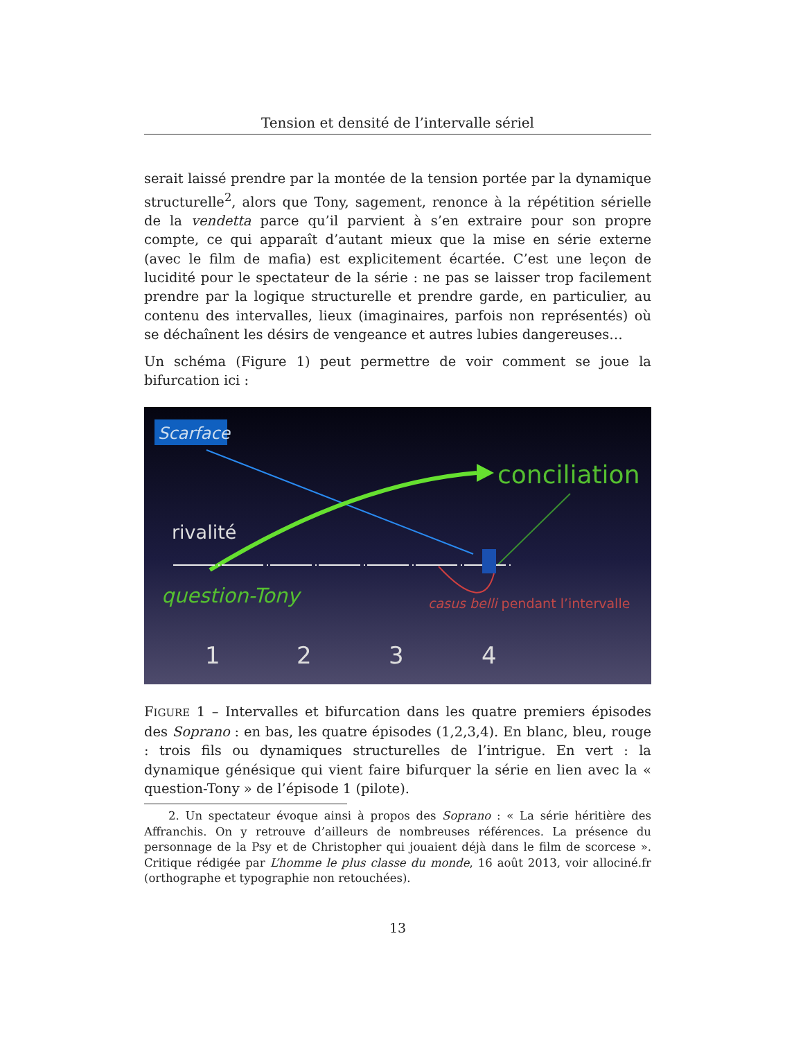Tension et densité de l’intervalle sériel
serait laissé prendre par la montée de la tension portée par la dynamique structurelle<sup>2</sup>, alors que Tony, sagement, renonce à la répétition sérielle de la vendetta parce qu’il parvient à s’en extraire pour son propre compte, ce qui apparaît d’autant mieux que la mise en série externe (avec le film de mafia) est explicitement écartée. C’est une leçon de lucidité pour le spectateur de la série : ne pas se laisser trop facilement prendre par la logique structurelle et prendre garde, en particulier, au contenu des intervalles, lieux (imaginaires, parfois non représentés) où se déchaînent les désirs de vengeance et autres lubies dangereuses…
Un schéma (Figure 1) peut permettre de voir comment se joue la bifurcation ici :
Scarface
conciliation
rivalité
question-Tony
casus belli pendant l’intervalle
1
2
3
4
FIGURE 1 – Intervalles et bifurcation dans les quatre premiers épisodes des Soprano : en bas, les quatre épisodes (1,2,3,4). En blanc, bleu, rouge : trois fils ou dynamiques structurelles de l’intrigue. En vert : la dynamique génésique qui vient faire bifurquer la série en lien avec la « question-Tony » de l’épisode 1 (pilote).
2. Un spectateur évoque ainsi à propos des Soprano : « La série héritière des Affranchis. On y retrouve d’ailleurs de nombreuses références. La présence du personnage de la Psy et de Christopher qui jouaient déjà dans le film de scorcese ». Critique rédigée par L’homme le plus classe du monde, 16 août 2013, voir allociné.fr (orthographe et typographie non retouchées).
13